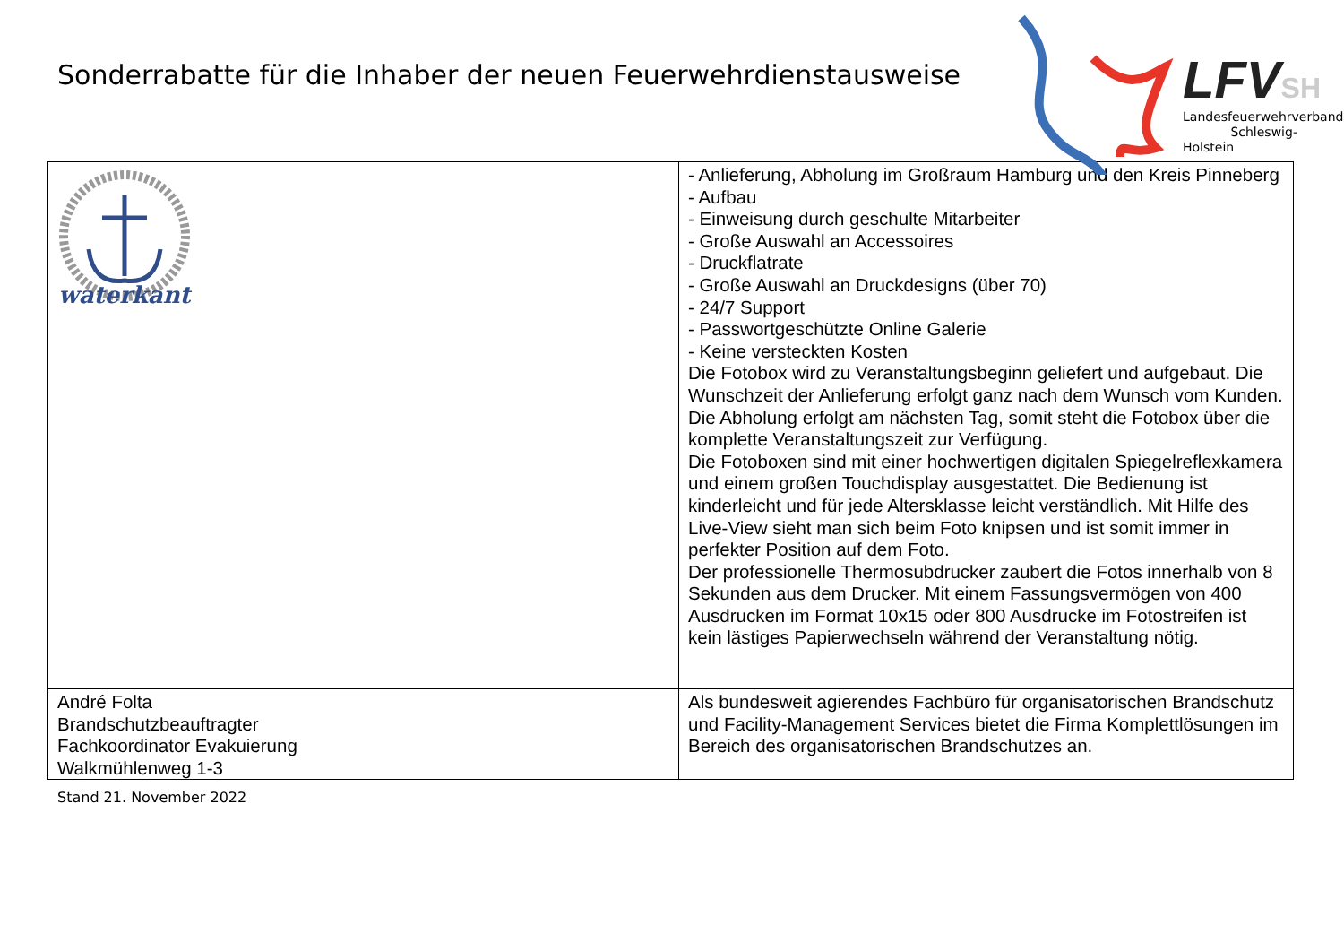Sonderrabatte für die Inhaber der neuen Feuerwehrdienstausweise
LFVSH
Landesfeuerwehrverband
Schleswig-Holstein
| waterkant | - Anlieferung, Abholung im Großraum Hamburg und den Kreis Pinneberg - Aufbau - Einweisung durch geschulte Mitarbeiter - Große Auswahl an Accessoires - Druckflatrate - Große Auswahl an Druckdesigns (über 70) - 24/7 Support - Passwortgeschützte Online Galerie - Keine versteckten Kosten Die Fotobox wird zu Veranstaltungsbeginn geliefert und aufgebaut. Die Wunschzeit der Anlieferung erfolgt ganz nach dem Wunsch vom Kunden. Die Abholung erfolgt am nächsten Tag, somit steht die Fotobox über die komplette Veranstaltungszeit zur Verfügung. Die Fotoboxen sind mit einer hochwertigen digitalen Spiegelreflexkamera und einem großen Touchdisplay ausgestattet. Die Bedienung ist kinderleicht und für jede Altersklasse leicht verständlich. Mit Hilfe des Live-View sieht man sich beim Foto knipsen und ist somit immer in perfekter Position auf dem Foto. Der professionelle Thermosubdrucker zaubert die Fotos innerhalb von 8 Sekunden aus dem Drucker. Mit einem Fassungsvermögen von 400 Ausdrucken im Format 10x15 oder 800 Ausdrucke im Fotostreifen ist kein lästiges Papierwechseln während der Veranstaltung nötig. |
| André Folta Brandschutzbeauftragter Fachkoordinator Evakuierung Walkmühlenweg 1-3 | Als bundesweit agierendes Fachbüro für organisatorischen Brandschutz und Facility-Management Services bietet die Firma Komplettlösungen im Bereich des organisatorischen Brandschutzes an. |
Stand 21. November 2022